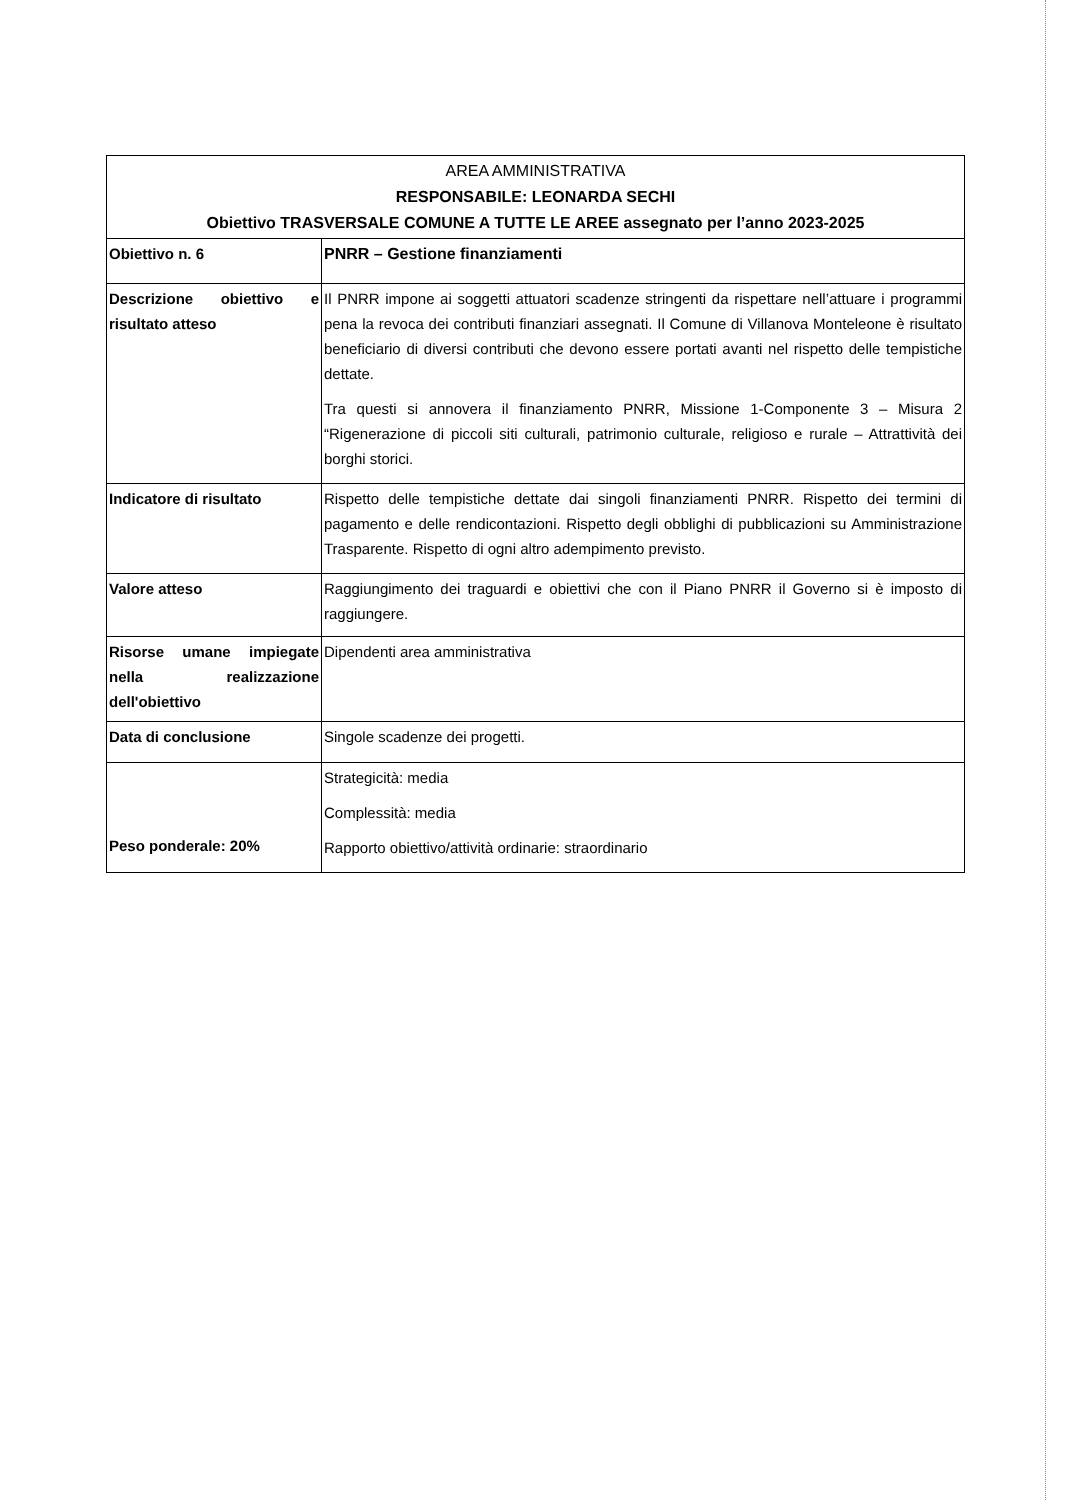| AREA AMMINISTRATIVA RESPONSABILE: LEONARDA SECHI Obiettivo TRASVERSALE COMUNE A TUTTE LE AREE assegnato per l’anno 2023-2025 | |
| Obiettivo n. 6 | PNRR – Gestione finanziamenti |
| Descrizione obiettivo e risultato atteso | Il PNRR impone ai soggetti attuatori scadenze stringenti da rispettare nell’attuare i programmi pena la revoca dei contributi finanziari assegnati. Il Comune di Villanova Monteleone è risultato beneficiario di diversi contributi che devono essere portati avanti nel rispetto delle tempistiche dettate. Tra questi si annovera il finanziamento PNRR, Missione 1-Componente 3 – Misura 2 “Rigenerazione di piccoli siti culturali, patrimonio culturale, religioso e rurale – Attrattività dei borghi storici. |
| Indicatore di risultato | Rispetto delle tempistiche dettate dai singoli finanziamenti PNRR. Rispetto dei termini di pagamento e delle rendicontazioni. Rispetto degli obblighi di pubblicazioni su Amministrazione Trasparente. Rispetto di ogni altro adempimento previsto. |
| Valore atteso | Raggiungimento dei traguardi e obiettivi che con il Piano PNRR il Governo si è imposto di raggiungere. |
| Risorse umane impiegate nella realizzazione dell'obiettivo | Dipendenti area amministrativa |
| Data di conclusione | Singole scadenze dei progetti. |
| Peso ponderale: 20% | Strategicità: media Complessità: media Rapporto obiettivo/attività ordinarie: straordinario |